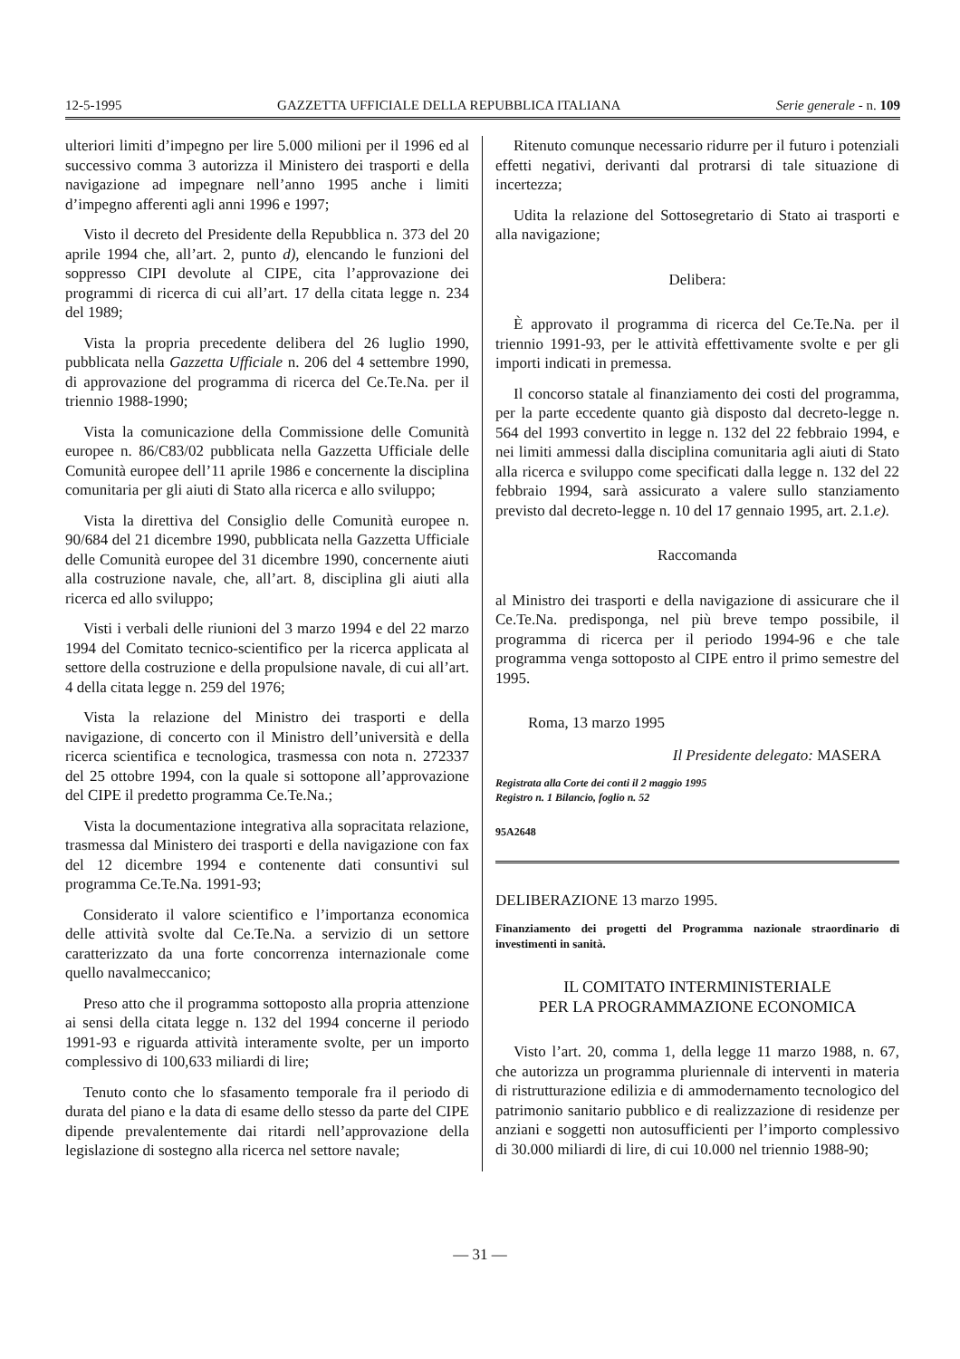12-5-1995 GAZZETTA UFFICIALE DELLA REPUBBLICA ITALIANA Serie generale - n. 109
ulteriori limiti d’impegno per lire 5.000 milioni per il 1996 ed al successivo comma 3 autorizza il Ministero dei trasporti e della navigazione ad impegnare nell’anno 1995 anche i limiti d’impegno afferenti agli anni 1996 e 1997;
Visto il decreto del Presidente della Repubblica n. 373 del 20 aprile 1994 che, all’art. 2, punto d), elencando le funzioni del soppresso CIPI devolute al CIPE, cita l’approvazione dei programmi di ricerca di cui all’art. 17 della citata legge n. 234 del 1989;
Vista la propria precedente delibera del 26 luglio 1990, pubblicata nella Gazzetta Ufficiale n. 206 del 4 settembre 1990, di approvazione del programma di ricerca del Ce.Te.Na. per il triennio 1988-1990;
Vista la comunicazione della Commissione delle Comunità europee n. 86/C83/02 pubblicata nella Gazzetta Ufficiale delle Comunità europee dell’11 aprile 1986 e concernente la disciplina comunitaria per gli aiuti di Stato alla ricerca e allo sviluppo;
Vista la direttiva del Consiglio delle Comunità europee n. 90/684 del 21 dicembre 1990, pubblicata nella Gazzetta Ufficiale delle Comunità europee del 31 dicembre 1990, concernente aiuti alla costruzione navale, che, all’art. 8, disciplina gli aiuti alla ricerca ed allo sviluppo;
Visti i verbali delle riunioni del 3 marzo 1994 e del 22 marzo 1994 del Comitato tecnico-scientifico per la ricerca applicata al settore della costruzione e della propulsione navale, di cui all’art. 4 della citata legge n. 259 del 1976;
Vista la relazione del Ministro dei trasporti e della navigazione, di concerto con il Ministro dell’università e della ricerca scientifica e tecnologica, trasmessa con nota n. 272337 del 25 ottobre 1994, con la quale si sottopone all’approvazione del CIPE il predetto programma Ce.Te.Na.;
Vista la documentazione integrativa alla sopracitata relazione, trasmessa dal Ministero dei trasporti e della navigazione con fax del 12 dicembre 1994 e contenente dati consuntivi sul programma Ce.Te.Na. 1991-93;
Considerato il valore scientifico e l’importanza economica delle attività svolte dal Ce.Te.Na. a servizio di un settore caratterizzato da una forte concorrenza internazionale come quello navalmeccanico;
Preso atto che il programma sottoposto alla propria attenzione ai sensi della citata legge n. 132 del 1994 concerne il periodo 1991-93 e riguarda attività interamente svolte, per un importo complessivo di 100,633 miliardi di lire;
Tenuto conto che lo sfasamento temporale fra il periodo di durata del piano e la data di esame dello stesso da parte del CIPE dipende prevalentemente dai ritardi nell’approvazione della legislazione di sostegno alla ricerca nel settore navale;
Ritenuto comunque necessario ridurre per il futuro i potenziali effetti negativi, derivanti dal protrarsi di tale situazione di incertezza;
Udita la relazione del Sottosegretario di Stato ai trasporti e alla navigazione;
Delibera:
È approvato il programma di ricerca del Ce.Te.Na. per il triennio 1991-93, per le attività effettivamente svolte e per gli importi indicati in premessa.
Il concorso statale al finanziamento dei costi del programma, per la parte eccedente quanto già disposto dal decreto-legge n. 564 del 1993 convertito in legge n. 132 del 22 febbraio 1994, e nei limiti ammessi dalla disciplina comunitaria agli aiuti di Stato alla ricerca e sviluppo come specificati dalla legge n. 132 del 22 febbraio 1994, sarà assicurato a valere sullo stanziamento previsto dal decreto-legge n. 10 del 17 gennaio 1995, art. 2.1.e).
Raccomanda
al Ministro dei trasporti e della navigazione di assicurare che il Ce.Te.Na. predisponga, nel più breve tempo possibile, il programma di ricerca per il periodo 1994-96 e che tale programma venga sottoposto al CIPE entro il primo semestre del 1995.
Roma, 13 marzo 1995
Il Presidente delegato: MASERA
Registrata alla Corte dei conti il 2 maggio 1995
Registro n. 1 Bilancio, foglio n. 52
95A2648
DELIBERAZIONE 13 marzo 1995.
Finanziamento dei progetti del Programma nazionale straordinario di investimenti in sanità.
IL COMITATO INTERMINISTERIALE
PER LA PROGRAMMAZIONE ECONOMICA
Visto l’art. 20, comma 1, della legge 11 marzo 1988, n. 67, che autorizza un programma pluriennale di interventi in materia di ristrutturazione edilizia e di ammodernamento tecnologico del patrimonio sanitario pubblico e di realizzazione di residenze per anziani e soggetti non autosufficienti per l’importo complessivo di 30.000 miliardi di lire, di cui 10.000 nel triennio 1988-90;
— 31 —